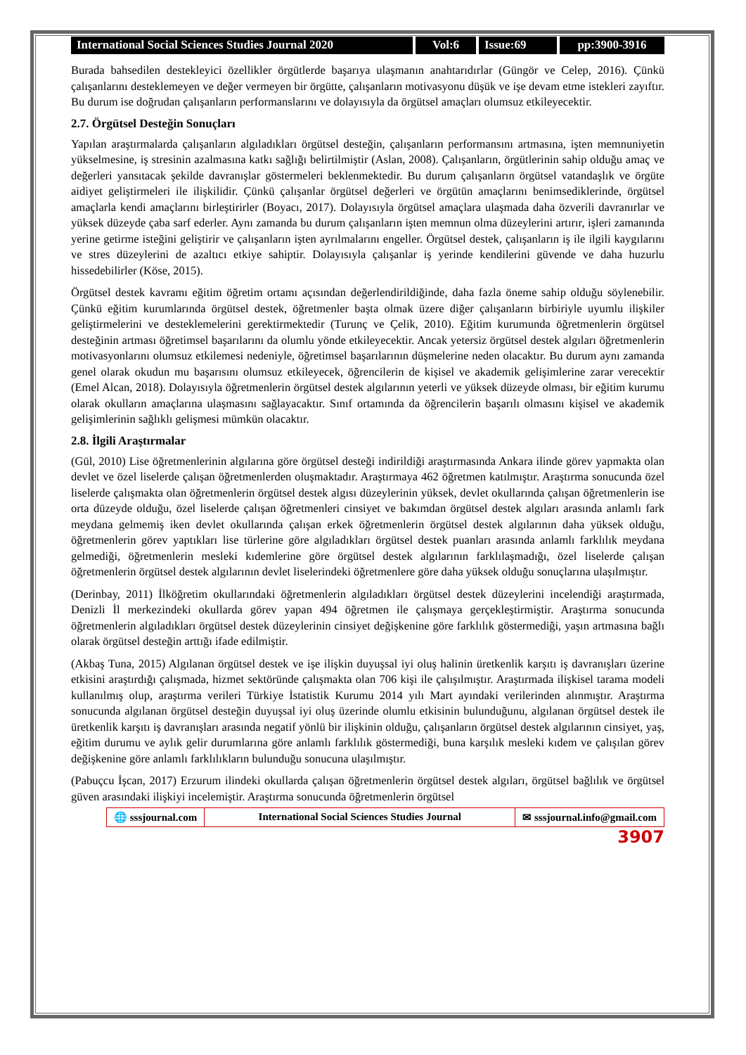International Social Sciences Studies Journal 2020
Vol:6 Issue:69 pp:3900-3916
Burada bahsedilen destekleyici özellikler örgütlerde başarıya ulaşmanın anahtarıdırlar (Güngör ve Celep, 2016). Çünkü çalışanlarını desteklemeyen ve değer vermeyen bir örgütte, çalışanların motivasyonu düşük ve işe devam etme istekleri zayıftır. Bu durum ise doğrudan çalışanların performanslarını ve dolayısıyla da örgütsel amaçları olumsuz etkileyecektir.
2.7. Örgütsel Desteğin Sonuçları
Yapılan araştırmalarda çalışanların algıladıkları örgütsel desteğin, çalışanların performansını artmasına, işten memnuniyetin yükselmesine, iş stresinin azalmasına katkı sağlığı belirtilmiştir (Aslan, 2008). Çalışanların, örgütlerinin sahip olduğu amaç ve değerleri yansıtacak şekilde davranışlar göstermeleri beklenmektedir. Bu durum çalışanların örgütsel vatandaşlık ve örgüte aidiyet geliştirmeleri ile ilişkilidir. Çünkü çalışanlar örgütsel değerleri ve örgütün amaçlarını benimsediklerinde, örgütsel amaçlarla kendi amaçlarını birleştirirler (Boyacı, 2017). Dolayısıyla örgütsel amaçlara ulaşmada daha özverili davranırlar ve yüksek düzeyde çaba sarf ederler. Aynı zamanda bu durum çalışanların işten memnun olma düzeylerini artırır, işleri zamanında yerine getirme isteğini geliştirir ve çalışanların işten ayrılmalarını engeller. Örgütsel destek, çalışanların iş ile ilgili kaygılarını ve stres düzeylerini de azaltıcı etkiye sahiptir. Dolayısıyla çalışanlar iş yerinde kendilerini güvende ve daha huzurlu hissedebilirler (Köse, 2015).
Örgütsel destek kavramı eğitim öğretim ortamı açısından değerlendirildiğinde, daha fazla öneme sahip olduğu söylenebilir. Çünkü eğitim kurumlarında örgütsel destek, öğretmenler başta olmak üzere diğer çalışanların birbiriyle uyumlu ilişkiler geliştirmelerini ve desteklemelerini gerektirmektedir (Turunç ve Çelik, 2010). Eğitim kurumunda öğretmenlerin örgütsel desteğinin artması öğretimsel başarılarını da olumlu yönde etkileyecektir. Ancak yetersiz örgütsel destek algıları öğretmenlerin motivasyonlarını olumsuz etkilemesi nedeniyle, öğretimsel başarılarının düşmelerine neden olacaktır. Bu durum aynı zamanda genel olarak okudun mu başarısını olumsuz etkileyecek, öğrencilerin de kişisel ve akademik gelişimlerine zarar verecektir (Emel Alcan, 2018). Dolayısıyla öğretmenlerin örgütsel destek algılarının yeterli ve yüksek düzeyde olması, bir eğitim kurumu olarak okulların amaçlarına ulaşmasını sağlayacaktır. Sınıf ortamında da öğrencilerin başarılı olmasını kişisel ve akademik gelişimlerinin sağlıklı gelişmesi mümkün olacaktır.
2.8. İlgili Araştırmalar
(Gül, 2010) Lise öğretmenlerinin algılarına göre örgütsel desteği indirildiği araştırmasında Ankara ilinde görev yapmakta olan devlet ve özel liselerde çalışan öğretmenlerden oluşmaktadır. Araştırmaya 462 öğretmen katılmıştır. Araştırma sonucunda özel liselerde çalışmakta olan öğretmenlerin örgütsel destek algısı düzeylerinin yüksek, devlet okullarında çalışan öğretmenlerin ise orta düzeyde olduğu, özel liselerde çalışan öğretmenleri cinsiyet ve bakımdan örgütsel destek algıları arasında anlamlı fark meydana gelmemiş iken devlet okullarında çalışan erkek öğretmenlerin örgütsel destek algılarının daha yüksek olduğu, öğretmenlerin görev yaptıkları lise türlerine göre algıladıkları örgütsel destek puanları arasında anlamlı farklılık meydana gelmediği, öğretmenlerin mesleki kıdemlerine göre örgütsel destek algılarının farklılaşmadığı, özel liselerde çalışan öğretmenlerin örgütsel destek algılarının devlet liselerindeki öğretmenlere göre daha yüksek olduğu sonuçlarına ulaşılmıştır.
(Derinbay, 2011) İlköğretim okullarındaki öğretmenlerin algıladıkları örgütsel destek düzeylerini incelendiği araştırmada, Denizli İl merkezindeki okullarda görev yapan 494 öğretmen ile çalışmaya gerçekleştirmiştir. Araştırma sonucunda öğretmenlerin algıladıkları örgütsel destek düzeylerinin cinsiyet değişkenine göre farklılık göstermediği, yaşın artmasına bağlı olarak örgütsel desteğin arttığı ifade edilmiştir.
(Akbaş Tuna, 2015) Algılanan örgütsel destek ve işe ilişkin duyuşsal iyi oluş halinin üretkenlik karşıtı iş davranışları üzerine etkisini araştırdığı çalışmada, hizmet sektöründe çalışmakta olan 706 kişi ile çalışılmıştır. Araştırmada ilişkisel tarama modeli kullanılmış olup, araştırma verileri Türkiye İstatistik Kurumu 2014 yılı Mart ayındaki verilerinden alınmıştır. Araştırma sonucunda algılanan örgütsel desteğin duyuşsal iyi oluş üzerinde olumlu etkisinin bulunduğunu, algılanan örgütsel destek ile üretkenlik karşıtı iş davranışları arasında negatif yönlü bir ilişkinin olduğu, çalışanların örgütsel destek algılarının cinsiyet, yaş, eğitim durumu ve aylık gelir durumlarına göre anlamlı farklılık göstermediği, buna karşılık mesleki kıdem ve çalışılan görev değişkenine göre anlamlı farklılıkların bulunduğu sonucuna ulaşılmıştır.
(Pabuçcu İşcan, 2017) Erzurum ilindeki okullarda çalışan öğretmenlerin örgütsel destek algıları, örgütsel bağlılık ve örgütsel güven arasındaki ilişkiyi incelemiştir. Araştırma sonucunda öğretmenlerin örgütsel
🌐 sssjournal.com International Social Sciences Studies Journal
✉ sssjournal.info@gmail.com
3907